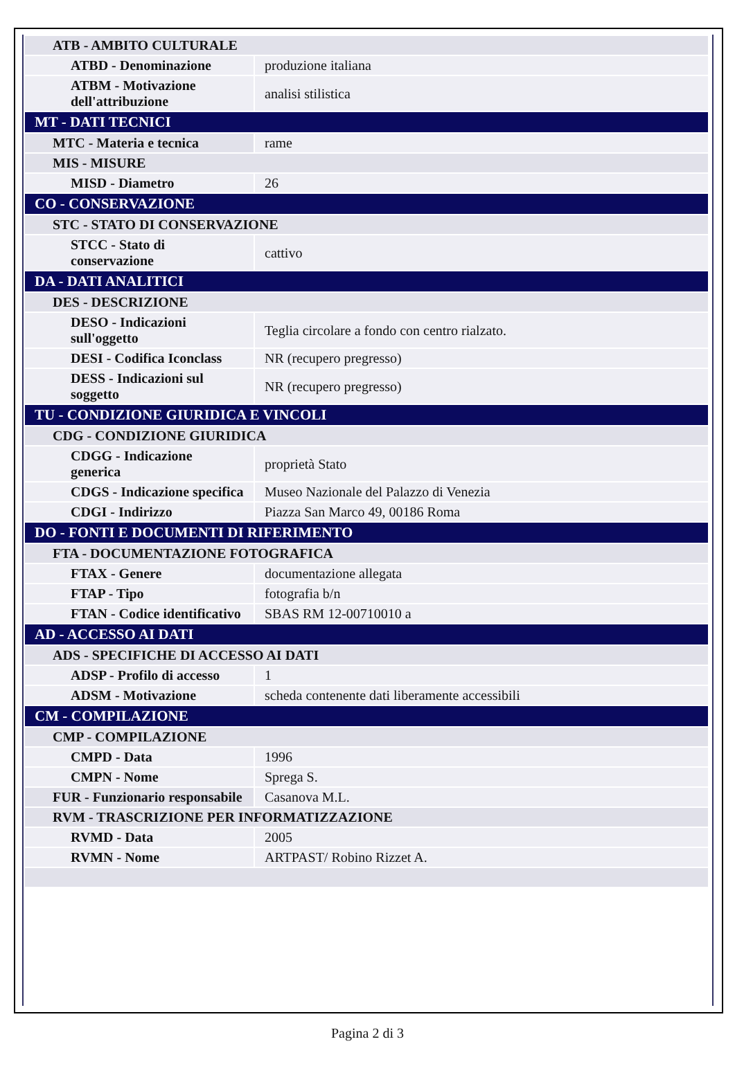| ATB - AMBITO CULTURALE | |
| ATBD - Denominazione | produzione italiana |
| ATBM - Motivazione dell'attribuzione | analisi stilistica |
| MT - DATI TECNICI | |
| MTC - Materia e tecnica | rame |
| MIS - MISURE | |
| MISD - Diametro | 26 |
| CO - CONSERVAZIONE | |
| STC - STATO DI CONSERVAZIONE | |
| STCC - Stato di conservazione | cattivo |
| DA - DATI ANALITICI | |
| DES - DESCRIZIONE | |
| DESO - Indicazioni sull'oggetto | Teglia circolare a fondo con centro rialzato. |
| DESI - Codifica Iconclass | NR (recupero pregresso) |
| DESS - Indicazioni sul soggetto | NR (recupero pregresso) |
| TU - CONDIZIONE GIURIDICA E VINCOLI | |
| CDG - CONDIZIONE GIURIDICA | |
| CDGG - Indicazione generica | proprietà Stato |
| CDGS - Indicazione specifica | Museo Nazionale del Palazzo di Venezia |
| CDGI - Indirizzo | Piazza San Marco 49, 00186 Roma |
| DO - FONTI E DOCUMENTI DI RIFERIMENTO | |
| FTA - DOCUMENTAZIONE FOTOGRAFICA | |
| FTAX - Genere | documentazione allegata |
| FTAP - Tipo | fotografia b/n |
| FTAN - Codice identificativo | SBAS RM 12-00710010 a |
| AD - ACCESSO AI DATI | |
| ADS - SPECIFICHE DI ACCESSO AI DATI | |
| ADSP - Profilo di accesso | 1 |
| ADSM - Motivazione | scheda contenente dati liberamente accessibili |
| CM - COMPILAZIONE | |
| CMP - COMPILAZIONE | |
| CMPD - Data | 1996 |
| CMPN - Nome | Sprega S. |
| FUR - Funzionario responsabile | Casanova M.L. |
| RVM - TRASCRIZIONE PER INFORMATIZZAZIONE | |
| RVMD - Data | 2005 |
| RVMN - Nome | ARTPAST/ Robino Rizzet A. |
Pagina 2 di 3